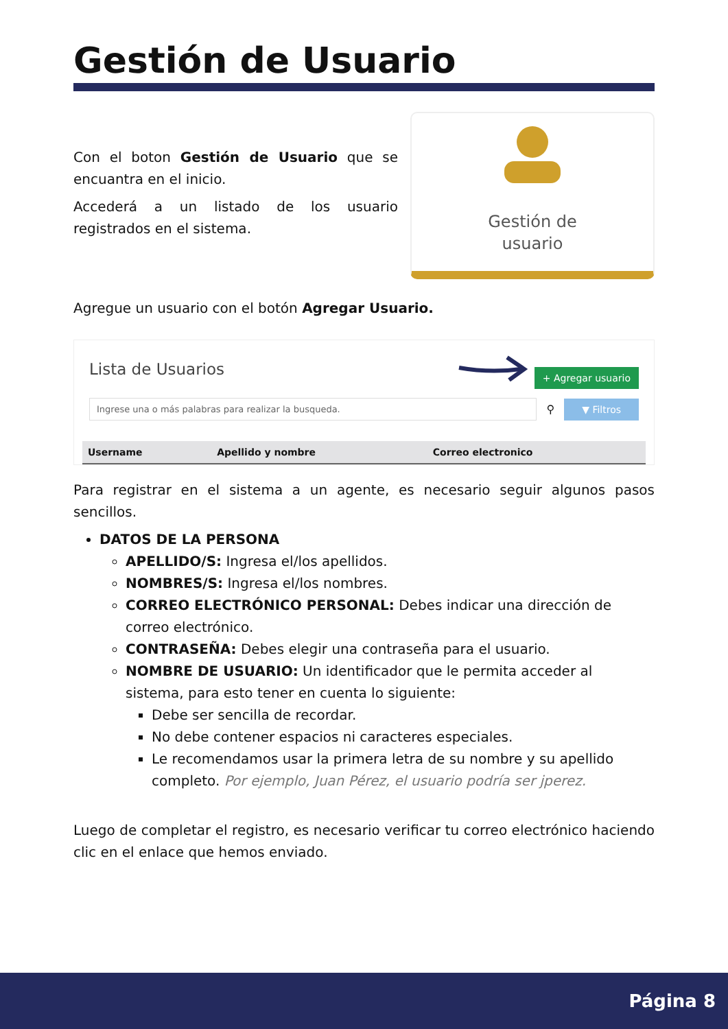Gestión de Usuario
Con el boton Gestión de Usuario que se encuantra en el inicio.
Accederá a un listado de los usuario registrados en el sistema.
Gestión de
usuario
Agregue un usuario con el botón Agregar Usuario.
Lista de Usuarios + Agregar usuario
Ingrese una o más palabras para realizar la busqueda.
⚲ ▼ Filtros
| Username | Apellido y nombre | Correo electronico |
| --- | --- | --- |
Para registrar en el sistema a un agente, es necesario seguir algunos pasos sencillos.
DATOS DE LA PERSONA
APELLIDO/S: Ingresa el/los apellidos.
NOMBRES/S: Ingresa el/los nombres.
CORREO ELECTRÓNICO PERSONAL: Debes indicar una dirección de correo electrónico.
CONTRASEÑA: Debes elegir una contraseña para el usuario.
NOMBRE DE USUARIO: Un identificador que le permita acceder al sistema, para esto tener en cuenta lo siguiente:
Debe ser sencilla de recordar.
No debe contener espacios ni caracteres especiales.
Le recomendamos usar la primera letra de su nombre y su apellido completo. Por ejemplo, Juan Pérez, el usuario podría ser jperez.
Luego de completar el registro, es necesario verificar tu correo electrónico haciendo clic en el enlace que hemos enviado.
Página 8